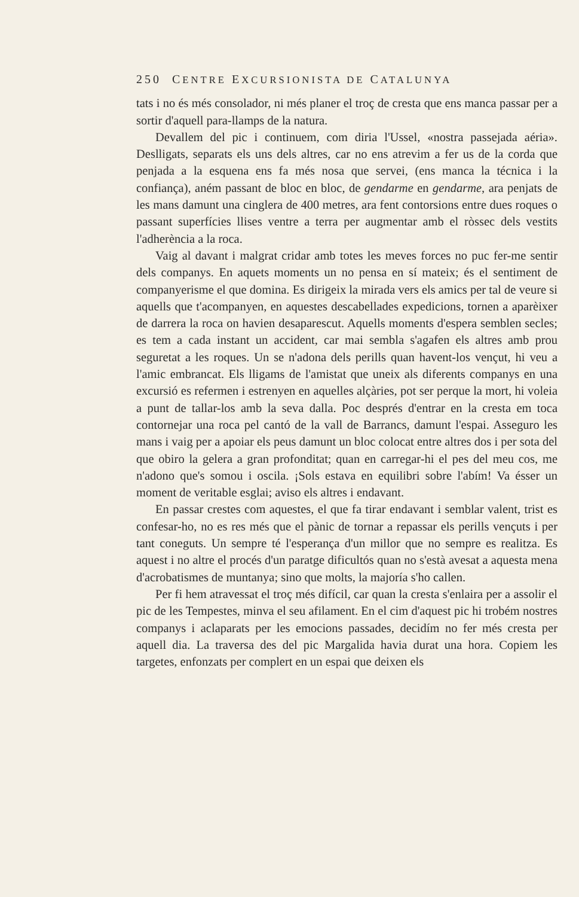250 CENTRE EXCURSIONISTA DE CATALUNYA
tats i no és més consolador, ni més planer el troç de cresta que ens manca passar per a sortir d'aquell para-llamps de la natura.
Devallem del pic i continuem, com diria l'Ussel, «nostra passejada aéria». Deslligats, separats els uns dels altres, car no ens atrevim a fer us de la corda que penjada a la esquena ens fa més nosa que servei, (ens manca la técnica i la confiança), aném passant de bloc en bloc, de gendarme en gendarme, ara penjats de les mans damunt una cinglera de 400 metres, ara fent contorsions entre dues roques o passant superfícies llises ventre a terra per augmentar amb el ròssec dels vestits l'adherència a la roca.
Vaig al davant i malgrat cridar amb totes les meves forces no puc fer-me sentir dels companys. En aquets moments un no pensa en sí mateix; és el sentiment de companyerisme el que domina. Es dirigeix la mirada vers els amics per tal de veure si aquells que t'acompanyen, en aquestes descabellades expedicions, tornen a aparèixer de darrera la roca on havien desaparescut. Aquells moments d'espera semblen secles; es tem a cada instant un accident, car mai sembla s'agafen els altres amb prou seguretat a les roques. Un se n'adona dels perills quan havent-los vençut, hi veu a l'amic embrancat. Els lligams de l'amistat que uneix als diferents companys en una excursió es refermen i estrenyen en aquelles alçàries, pot ser perque la mort, hi voleia a punt de tallar-los amb la seva dalla. Poc després d'entrar en la cresta em toca contornejar una roca pel cantó de la vall de Barrancs, damunt l'espai. Asseguro les mans i vaig per a apoiar els peus damunt un bloc colocat entre altres dos i per sota del que obiro la gelera a gran profonditat; quan en carregar-hi el pes del meu cos, me n'adono que's somou i oscila. ¡Sols estava en equilibri sobre l'abím! Va ésser un moment de veritable esglai; aviso els altres i endavant.
En passar crestes com aquestes, el que fa tirar endavant i semblar valent, trist es confesar-ho, no es res més que el pànic de tornar a repassar els perills vençuts i per tant coneguts. Un sempre té l'esperança d'un millor que no sempre es realitza. Es aquest i no altre el procés d'un paratge dificultós quan no s'està avesat a aquesta mena d'acrobatismes de muntanya; sino que molts, la majoría s'ho callen.
Per fi hem atravessat el troç més difícil, car quan la cresta s'enlaira per a assolir el pic de les Tempestes, minva el seu afilament. En el cim d'aquest pic hi trobém nostres companys i aclaparats per les emocions passades, decidím no fer més cresta per aquell dia. La traversa des del pic Margalida havia durat una hora. Copiem les targetes, enfonzats per complert en un espai que deixen els